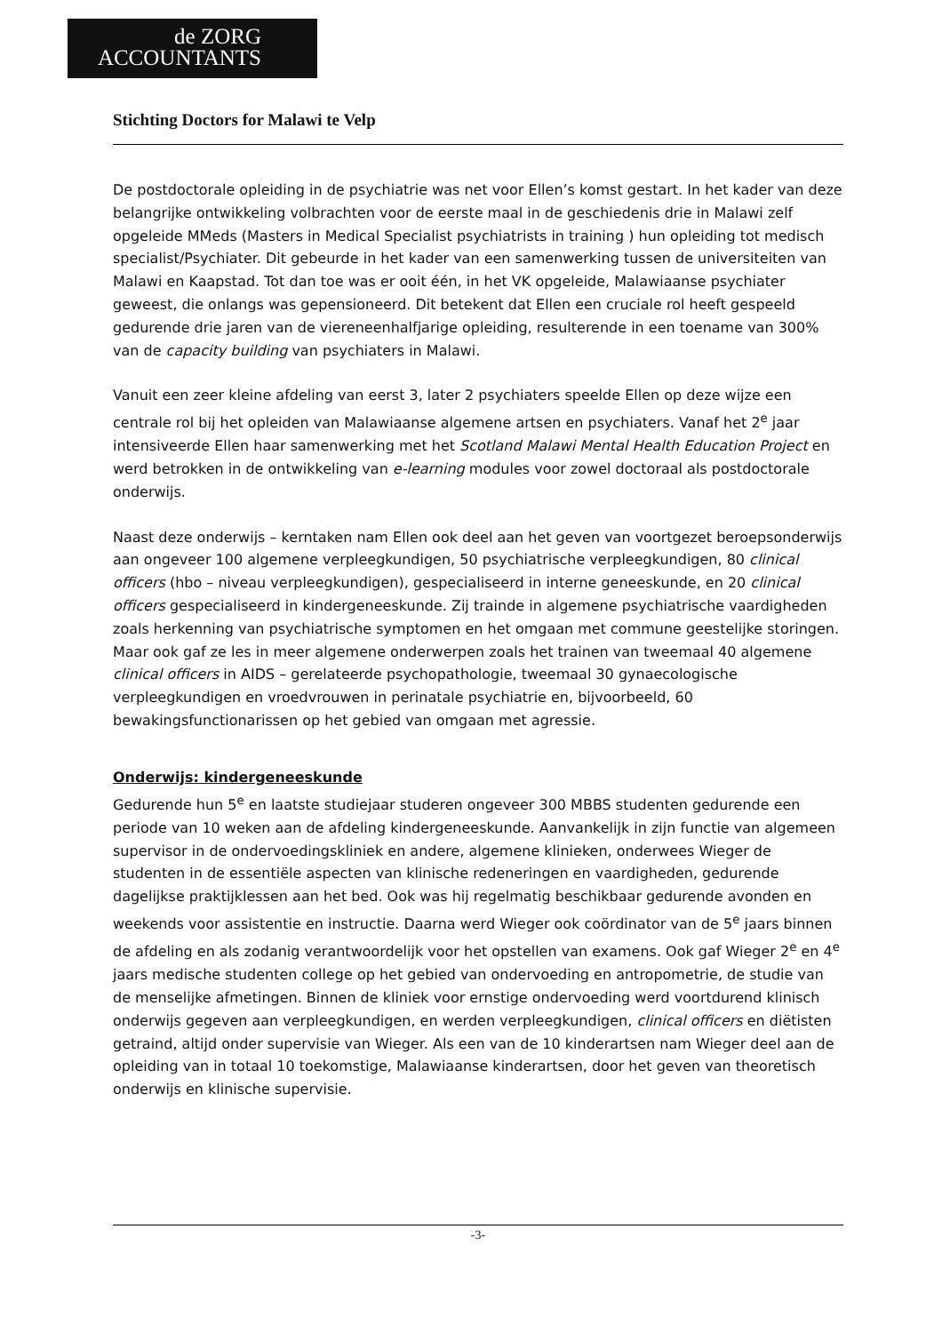de ZORG
ACCOUNTANTS
Stichting Doctors for Malawi te Velp
De postdoctorale opleiding in de psychiatrie was net voor Ellen’s komst gestart. In het kader van deze belangrijke ontwikkeling volbrachten voor de eerste maal in de geschiedenis drie in Malawi zelf opgeleide MMeds (Masters in Medical Specialist psychiatrists in training ) hun opleiding tot medisch specialist/Psychiater. Dit gebeurde in het kader van een samenwerking tussen de universiteiten van Malawi en Kaapstad. Tot dan toe was er ooit één, in het VK opgeleide, Malawiaanse psychiater geweest, die onlangs was gepensioneerd. Dit betekent dat Ellen een cruciale rol heeft gespeeld gedurende drie jaren van de viereneenhalfjarige opleiding, resulterende in een toename van 300% van de capacity building van psychiaters in Malawi.
Vanuit een zeer kleine afdeling van eerst 3, later 2 psychiaters speelde Ellen op deze wijze een centrale rol bij het opleiden van Malawiaanse algemene artsen en psychiaters. Vanaf het 2<sup>e</sup> jaar intensiveerde Ellen haar samenwerking met het Scotland Malawi Mental Health Education Project en werd betrokken in de ontwikkeling van e-learning modules voor zowel doctoraal als postdoctorale onderwijs.
Naast deze onderwijs – kerntaken nam Ellen ook deel aan het geven van voortgezet beroepsonderwijs aan ongeveer 100 algemene verpleegkundigen, 50 psychiatrische verpleegkundigen, 80 clinical officers (hbo – niveau verpleegkundigen), gespecialiseerd in interne geneeskunde, en 20 clinical officers gespecialiseerd in kindergeneeskunde. Zij trainde in algemene psychiatrische vaardigheden zoals herkenning van psychiatrische symptomen en het omgaan met commune geestelijke storingen. Maar ook gaf ze les in meer algemene onderwerpen zoals het trainen van tweemaal 40 algemene clinical officers in AIDS – gerelateerde psychopathologie, tweemaal 30 gynaecologische verpleegkundigen en vroedvrouwen in perinatale psychiatrie en, bijvoorbeeld, 60 bewakingsfunctionarissen op het gebied van omgaan met agressie.
Onderwijs: kindergeneeskunde
Gedurende hun 5<sup>e</sup> en laatste studiejaar studeren ongeveer 300 MBBS studenten gedurende een periode van 10 weken aan de afdeling kindergeneeskunde. Aanvankelijk in zijn functie van algemeen supervisor in de ondervoedingskliniek en andere, algemene klinieken, onderwees Wieger de studenten in de essentiële aspecten van klinische redeneringen en vaardigheden, gedurende dagelijkse praktijklessen aan het bed. Ook was hij regelmatig beschikbaar gedurende avonden en weekends voor assistentie en instructie. Daarna werd Wieger ook coördinator van de 5<sup>e</sup> jaars binnen de afdeling en als zodanig verantwoordelijk voor het opstellen van examens. Ook gaf Wieger 2<sup>e</sup> en 4<sup>e</sup> jaars medische studenten college op het gebied van ondervoeding en antropometrie, de studie van de menselijke afmetingen. Binnen de kliniek voor ernstige ondervoeding werd voortdurend klinisch onderwijs gegeven aan verpleegkundigen, en werden verpleegkundigen, clinical officers en diëtisten getraind, altijd onder supervisie van Wieger. Als een van de 10 kinderartsen nam Wieger deel aan de opleiding van in totaal 10 toekomstige, Malawiaanse kinderartsen, door het geven van theoretisch onderwijs en klinische supervisie.
-3-